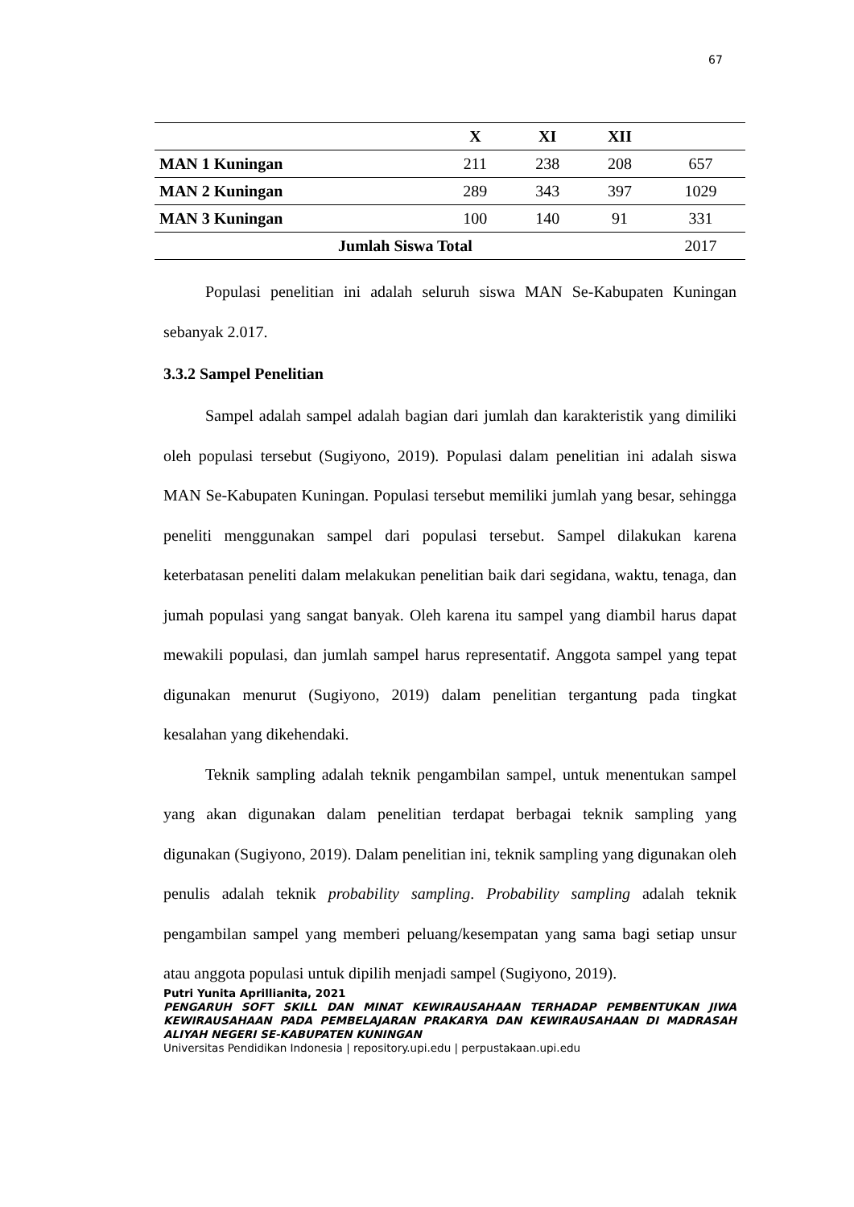67
| | X | XI | XII | |
| --- | --- | --- | --- | --- |
| MAN 1 Kuningan | 211 | 238 | 208 | 657 |
| MAN 2 Kuningan | 289 | 343 | 397 | 1029 |
| MAN 3 Kuningan | 100 | 140 | 91 | 331 |
| Jumlah Siswa Total | | | | 2017 |
Populasi penelitian ini adalah seluruh siswa MAN Se-Kabupaten Kuningan sebanyak 2.017.
3.3.2 Sampel Penelitian
Sampel adalah sampel adalah bagian dari jumlah dan karakteristik yang dimiliki oleh populasi tersebut (Sugiyono, 2019). Populasi dalam penelitian ini adalah siswa MAN Se-Kabupaten Kuningan. Populasi tersebut memiliki jumlah yang besar, sehingga peneliti menggunakan sampel dari populasi tersebut. Sampel dilakukan karena keterbatasan peneliti dalam melakukan penelitian baik dari segidana, waktu, tenaga, dan jumah populasi yang sangat banyak. Oleh karena itu sampel yang diambil harus dapat mewakili populasi, dan jumlah sampel harus representatif. Anggota sampel yang tepat digunakan menurut (Sugiyono, 2019) dalam penelitian tergantung pada tingkat kesalahan yang dikehendaki.
Teknik sampling adalah teknik pengambilan sampel, untuk menentukan sampel yang akan digunakan dalam penelitian terdapat berbagai teknik sampling yang digunakan (Sugiyono, 2019). Dalam penelitian ini, teknik sampling yang digunakan oleh penulis adalah teknik probability sampling. Probability sampling adalah teknik pengambilan sampel yang memberi peluang/kesempatan yang sama bagi setiap unsur atau anggota populasi untuk dipilih menjadi sampel (Sugiyono, 2019).
Putri Yunita Aprillianita, 2021
PENGARUH SOFT SKILL DAN MINAT KEWIRAUSAHAAN TERHADAP PEMBENTUKAN JIWA KEWIRAUSAHAAN PADA PEMBELAJARAN PRAKARYA DAN KEWIRAUSAHAAN DI MADRASAH ALIYAH NEGERI SE-KABUPATEN KUNINGAN
Universitas Pendidikan Indonesia | repository.upi.edu | perpustakaan.upi.edu